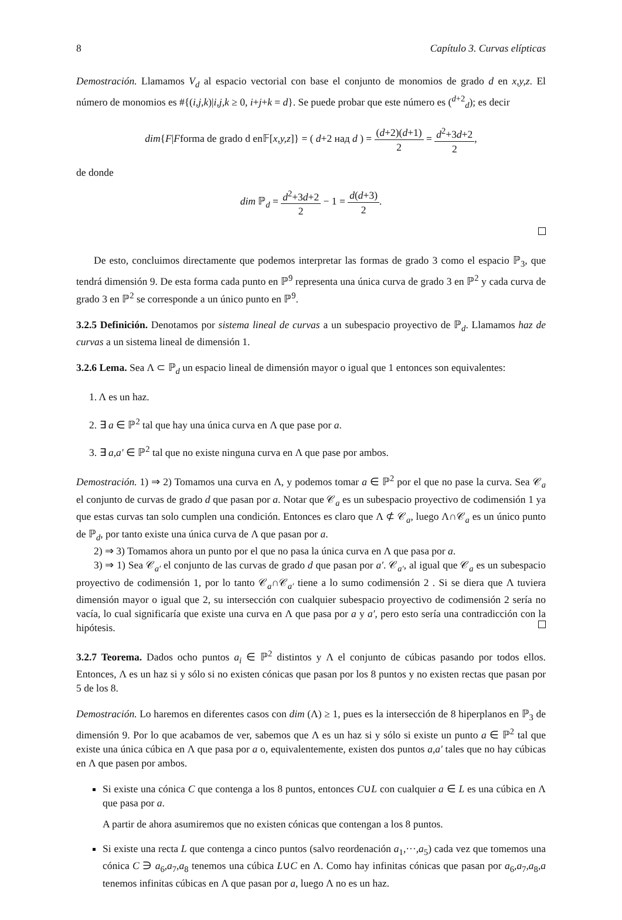8 Capítulo 3. Curvas elípticas
Demostración. Llamamos V<sub>d</sub> al espacio vectorial con base el conjunto de monomios de grado d en x,y,z. El número de monomios es #{(i,j,k)|i,j,k ≥ 0, i+j+k = d}. Se puede probar que este número es (<sup>d+2</sup><sub>d</sub>); es decir
dim{F|Fforma de grado d en𝔽[x,y,z]} = ( d+2 над d ) = (d+2)(d+1) 2 = d<sup>2</sup>+3d+2 2,
de donde
dim ℙ<sub>d</sub> = d<sup>2</sup>+3d+2 2 − 1 = d(d+3) 2.
De esto, concluimos directamente que podemos interpretar las formas de grado 3 como el espacio ℙ<sub>3</sub>, que tendrá dimensión 9. De esta forma cada punto en ℙ<sup>9</sup> representa una única curva de grado 3 en ℙ<sup>2</sup> y cada curva de grado 3 en ℙ<sup>2</sup> se corresponde a un único punto en ℙ<sup>9</sup>.
3.2.5 Definición. Denotamos por sistema lineal de curvas a un subespacio proyectivo de ℙ<sub>d</sub>. Llamamos haz de curvas a un sistema lineal de dimensión 1.
3.2.6 Lema. Sea Λ ⊂ ℙ<sub>d</sub> un espacio lineal de dimensión mayor o igual que 1 entonces son equivalentes:
1. Λ es un haz.
2. ∃ a ∈ ℙ<sup>2</sup> tal que hay una única curva en Λ que pase por a.
3. ∃ a,a′ ∈ ℙ<sup>2</sup> tal que no existe ninguna curva en Λ que pase por ambos.
Demostración. 1) ⇒ 2) Tomamos una curva en Λ, y podemos tomar a ∈ ℙ<sup>2</sup> por el que no pase la curva. Sea 𝒞<sub>a</sub> el conjunto de curvas de grado d que pasan por a. Notar que 𝒞<sub>a</sub> es un subespacio proyectivo de codimensión 1 ya que estas curvas tan solo cumplen una condición. Entonces es claro que Λ ⊄ 𝒞<sub>a</sub>, luego Λ∩𝒞<sub>a</sub> es un único punto de ℙ<sub>d</sub>, por tanto existe una única curva de Λ que pasan por a.
2) ⇒ 3) Tomamos ahora un punto por el que no pasa la única curva en Λ que pasa por a.
3) ⇒ 1) Sea 𝒞<sub>a′</sub> el conjunto de las curvas de grado d que pasan por a′. 𝒞<sub>a′</sub>, al igual que 𝒞<sub>a</sub> es un subespacio proyectivo de codimensión 1, por lo tanto 𝒞<sub>a</sub>∩𝒞<sub>a′</sub> tiene a lo sumo codimensión 2 . Si se diera que Λ tuviera dimensión mayor o igual que 2, su intersección con cualquier subespacio proyectivo de codimensión 2 sería no vacía, lo cual significaría que existe una curva en Λ que pasa por a y a′, pero esto sería una contradicción con la hipótesis.
3.2.7 Teorema. Dados ocho puntos a<sub>i</sub> ∈ ℙ<sup>2</sup> distintos y Λ el conjunto de cúbicas pasando por todos ellos. Entonces, Λ es un haz si y sólo si no existen cónicas que pasan por los 8 puntos y no existen rectas que pasan por 5 de los 8.
Demostración. Lo haremos en diferentes casos con dim (Λ) ≥ 1, pues es la intersección de 8 hiperplanos en ℙ<sub>3</sub> de dimensión 9. Por lo que acabamos de ver, sabemos que Λ es un haz si y sólo si existe un punto a ∈ ℙ<sup>2</sup> tal que existe una única cúbica en Λ que pasa por a o, equivalentemente, existen dos puntos a,a′ tales que no hay cúbicas en Λ que pasen por ambos.
Si existe una cónica C que contenga a los 8 puntos, entonces C∪L con cualquier a ∈ L es una cúbica en Λ que pasa por a.
A partir de ahora asumiremos que no existen cónicas que contengan a los 8 puntos.
Si existe una recta L que contenga a cinco puntos (salvo reordenación a<sub>1</sub>,···,a<sub>5</sub>) cada vez que tomemos una cónica C ∋ a<sub>6</sub>,a<sub>7</sub>,a<sub>8</sub> tenemos una cúbica L∪C en Λ. Como hay infinitas cónicas que pasan por a<sub>6</sub>,a<sub>7</sub>,a<sub>8</sub>,a tenemos infinitas cúbicas en Λ que pasan por a, luego Λ no es un haz.